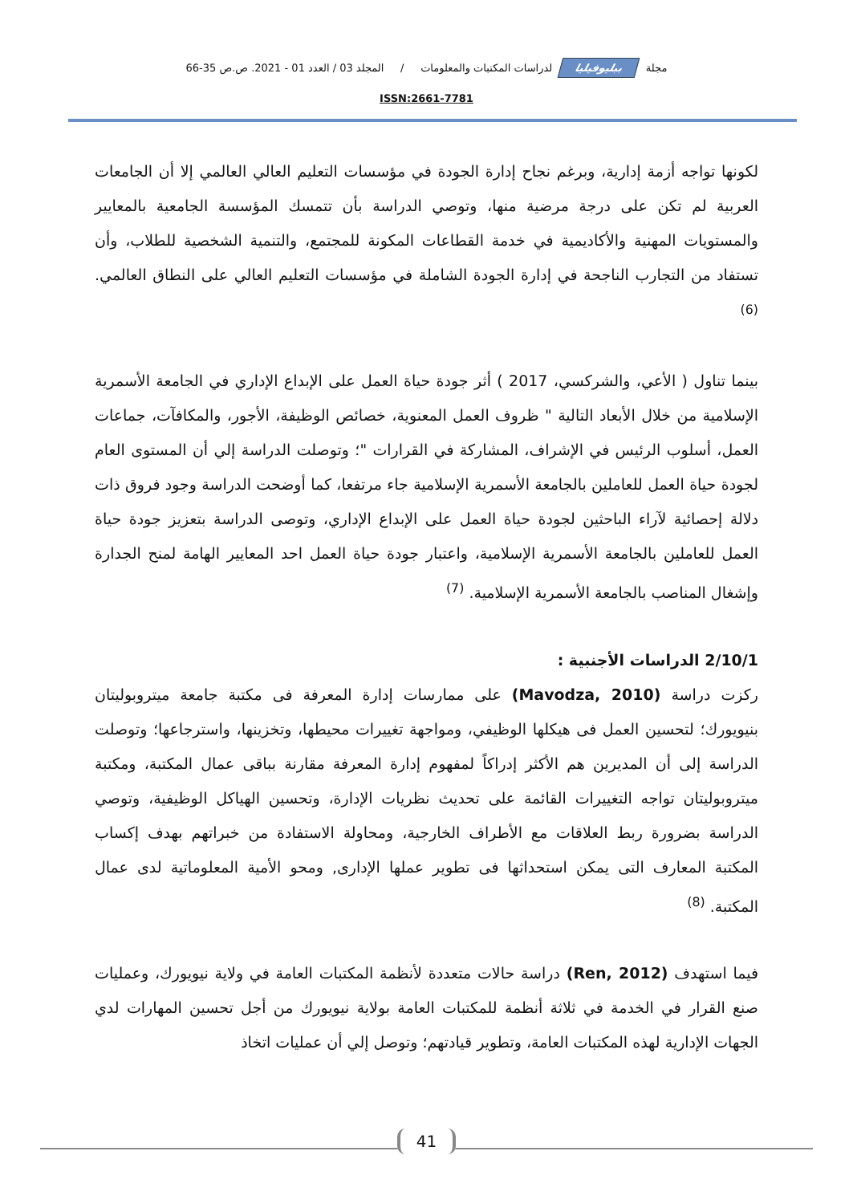مجلة ببليوفيليا لدراسات المكتبات والمعلومات / المجلد 03 / العدد 01 - 2021. ص.ص 35-66
ISSN:2661-7781
لكونها تواجه أزمة إدارية، وبرغم نجاح إدارة الجودة في مؤسسات التعليم العالي العالمي إلا أن الجامعات العربية لم تكن على درجة مرضية منها، وتوصي الدراسة بأن تتمسك المؤسسة الجامعية بالمعايير والمستويات المهنية والأكاديمية في خدمة القطاعات المكونة للمجتمع، والتنمية الشخصية للطلاب، وأن تستفاد من التجارب الناجحة في إدارة الجودة الشاملة في مؤسسات التعليم العالي على النطاق العالمي.<sup>(6)</sup>
بينما تناول ( الأعي، والشركسي، 2017 ) أثر جودة حياة العمل على الإبداع الإداري في الجامعة الأسمرية الإسلامية من خلال الأبعاد التالية " ظروف العمل المعنوية، خصائص الوظيفة، الأجور، والمكافآت، جماعات العمل، أسلوب الرئيس في الإشراف، المشاركة في القرارات "؛ وتوصلت الدراسة إلي أن المستوى العام لجودة حياة العمل للعاملين بالجامعة الأسمرية الإسلامية جاء مرتفعا، كما أوضحت الدراسة وجود فروق ذات دلالة إحصائية لآراء الباحثين لجودة حياة العمل على الإبداع الإداري، وتوصى الدراسة بتعزيز جودة حياة العمل للعاملين بالجامعة الأسمرية الإسلامية، واعتبار جودة حياة العمل احد المعايير الهامة لمنح الجدارة وإشغال المناصب بالجامعة الأسمرية الإسلامية. <sup>(7)</sup>
2/10/1 الدراسات الأجنبية :
ركزت دراسة (Mavodza, 2010) على ممارسات إدارة المعرفة فى مكتبة جامعة ميتروبوليتان بنيويورك؛ لتحسين العمل فى هيكلها الوظيفي، ومواجهة تغييرات محيطها، وتخزينها، واسترجاعها؛ وتوصلت الدراسة إلى أن المديرين هم الأكثر إدراكاً لمفهوم إدارة المعرفة مقارنة بباقى عمال المكتبة، ومكتبة ميتروبوليتان تواجه التغييرات القائمة على تحديث نظريات الإدارة، وتحسين الهياكل الوظيفية، وتوصي الدراسة بضرورة ربط العلاقات مع الأطراف الخارجية، ومحاولة الاستفادة من خبراتهم بهدف إكساب المكتبة المعارف التى يمكن استحداثها فى تطوير عملها الإدارى, ومحو الأمية المعلوماتية لدى عمال المكتبة. <sup>(8)</sup>
فيما استهدف (Ren, 2012) دراسة حالات متعددة لأنظمة المكتبات العامة في ولاية نيويورك، وعمليات صنع القرار في الخدمة في ثلاثة أنظمة للمكتبات العامة بولاية نيويورك من أجل تحسين المهارات لدي الجهات الإدارية لهذه المكتبات العامة، وتطوير قيادتهم؛ وتوصل إلي أن عمليات اتخاذ
41